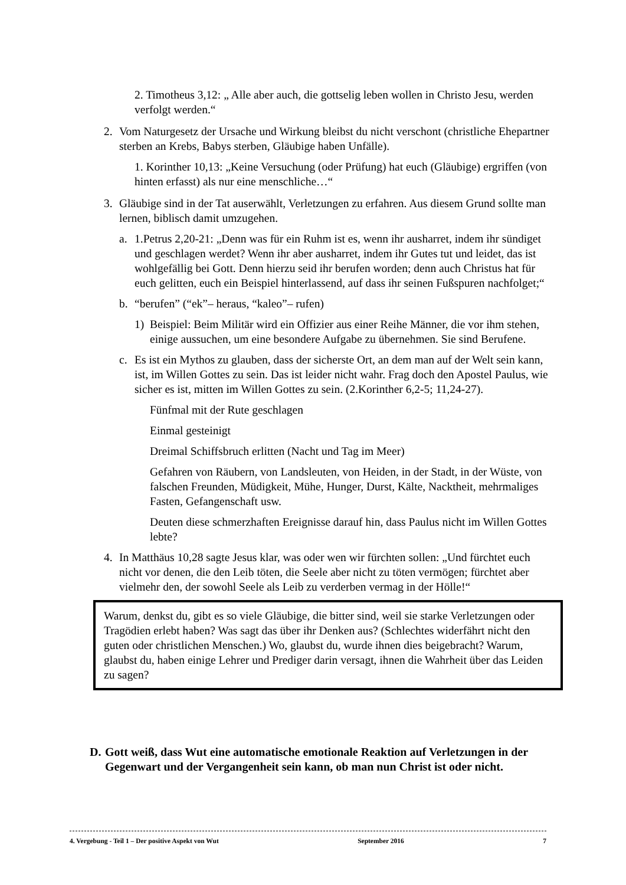2. Timotheus 3,12: „ Alle aber auch, die gottselig leben wollen in Christo Jesu, werden verfolgt werden.“
2. Vom Naturgesetz der Ursache und Wirkung bleibst du nicht verschont (christliche Ehepartner sterben an Krebs, Babys sterben, Gläubige haben Unfälle).
1. Korinther 10,13: „Keine Versuchung (oder Prüfung) hat euch (Gläubige) ergriffen (von hinten erfasst) als nur eine menschliche…“
3. Gläubige sind in der Tat auserwählt, Verletzungen zu erfahren. Aus diesem Grund sollte man lernen, biblisch damit umzugehen.
a. 1.Petrus 2,20-21: „Denn was für ein Ruhm ist es, wenn ihr ausharret, indem ihr sündiget und geschlagen werdet? Wenn ihr aber ausharret, indem ihr Gutes tut und leidet, das ist wohlgefällig bei Gott. Denn hierzu seid ihr berufen worden; denn auch Christus hat für euch gelitten, euch ein Beispiel hinterlassend, auf dass ihr seinen Fußspuren nachfolget;“
b. “berufen” (“ek”– heraus, “kaleo”– rufen)
1) Beispiel: Beim Militär wird ein Offizier aus einer Reihe Männer, die vor ihm stehen, einige aussuchen, um eine besondere Aufgabe zu übernehmen. Sie sind Berufene.
c. Es ist ein Mythos zu glauben, dass der sicherste Ort, an dem man auf der Welt sein kann, ist, im Willen Gottes zu sein. Das ist leider nicht wahr. Frag doch den Apostel Paulus, wie sicher es ist, mitten im Willen Gottes zu sein. (2.Korinther 6,2-5; 11,24-27).
Fünfmal mit der Rute geschlagen
Einmal gesteinigt
Dreimal Schiffsbruch erlitten (Nacht und Tag im Meer)
Gefahren von Räubern, von Landsleuten, von Heiden, in der Stadt, in der Wüste, von falschen Freunden, Müdigkeit, Mühe, Hunger, Durst, Kälte, Nacktheit, mehrmaliges Fasten, Gefangenschaft usw.
Deuten diese schmerzhaften Ereignisse darauf hin, dass Paulus nicht im Willen Gottes lebte?
4. In Matthäus 10,28 sagte Jesus klar, was oder wen wir fürchten sollen: „Und fürchtet euch nicht vor denen, die den Leib töten, die Seele aber nicht zu töten vermögen; fürchtet aber vielmehr den, der sowohl Seele als Leib zu verderben vermag in der Hölle!“
Warum, denkst du, gibt es so viele Gläubige, die bitter sind, weil sie starke Verletzungen oder Tragödien erlebt haben? Was sagt das über ihr Denken aus? (Schlechtes widerfährt nicht den guten oder christlichen Menschen.) Wo, glaubst du, wurde ihnen dies beigebracht? Warum, glaubst du, haben einige Lehrer und Prediger darin versagt, ihnen die Wahrheit über das Leiden zu sagen?
D. Gott weiß, dass Wut eine automatische emotionale Reaktion auf Verletzungen in der Gegenwart und der Vergangenheit sein kann, ob man nun Christ ist oder nicht.
4. Vergebung - Teil 1 – Der positive Aspekt von Wut September 2016 7